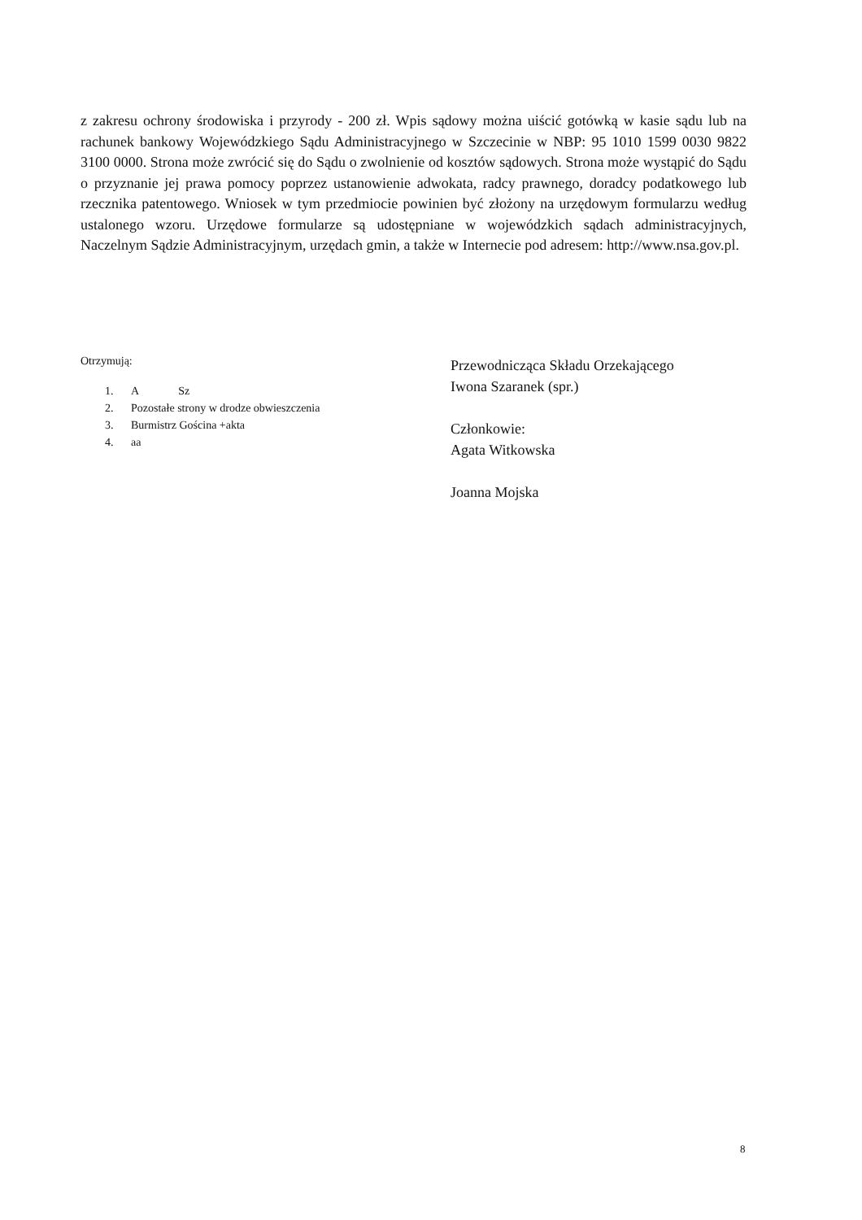z zakresu ochrony środowiska i przyrody - 200 zł. Wpis sądowy można uiścić gotówką w kasie sądu lub na rachunek bankowy Wojewódzkiego Sądu Administracyjnego w Szczecinie w NBP: 95 1010 1599 0030 9822 3100 0000. Strona może zwrócić się do Sądu o zwolnienie od kosztów sądowych. Strona może wystąpić do Sądu o przyznanie jej prawa pomocy poprzez ustanowienie adwokata, radcy prawnego, doradcy podatkowego lub rzecznika patentowego. Wniosek w tym przedmiocie powinien być złożony na urzędowym formularzu według ustalonego wzoru. Urzędowe formularze są udostępniane w wojewódzkich sądach administracyjnych, Naczelnym Sądzie Administracyjnym, urzędach gmin, a także w Internecie pod adresem: http://www.nsa.gov.pl.
Otrzymują:
1. A Sz
2. Pozostałe strony w drodze obwieszczenia
3. Burmistrz Gościna +akta
4. aa
Przewodnicząca Składu Orzekającego
Iwona Szaranek (spr.)
Członkowie:
Agata Witkowska
Joanna Mojska
8